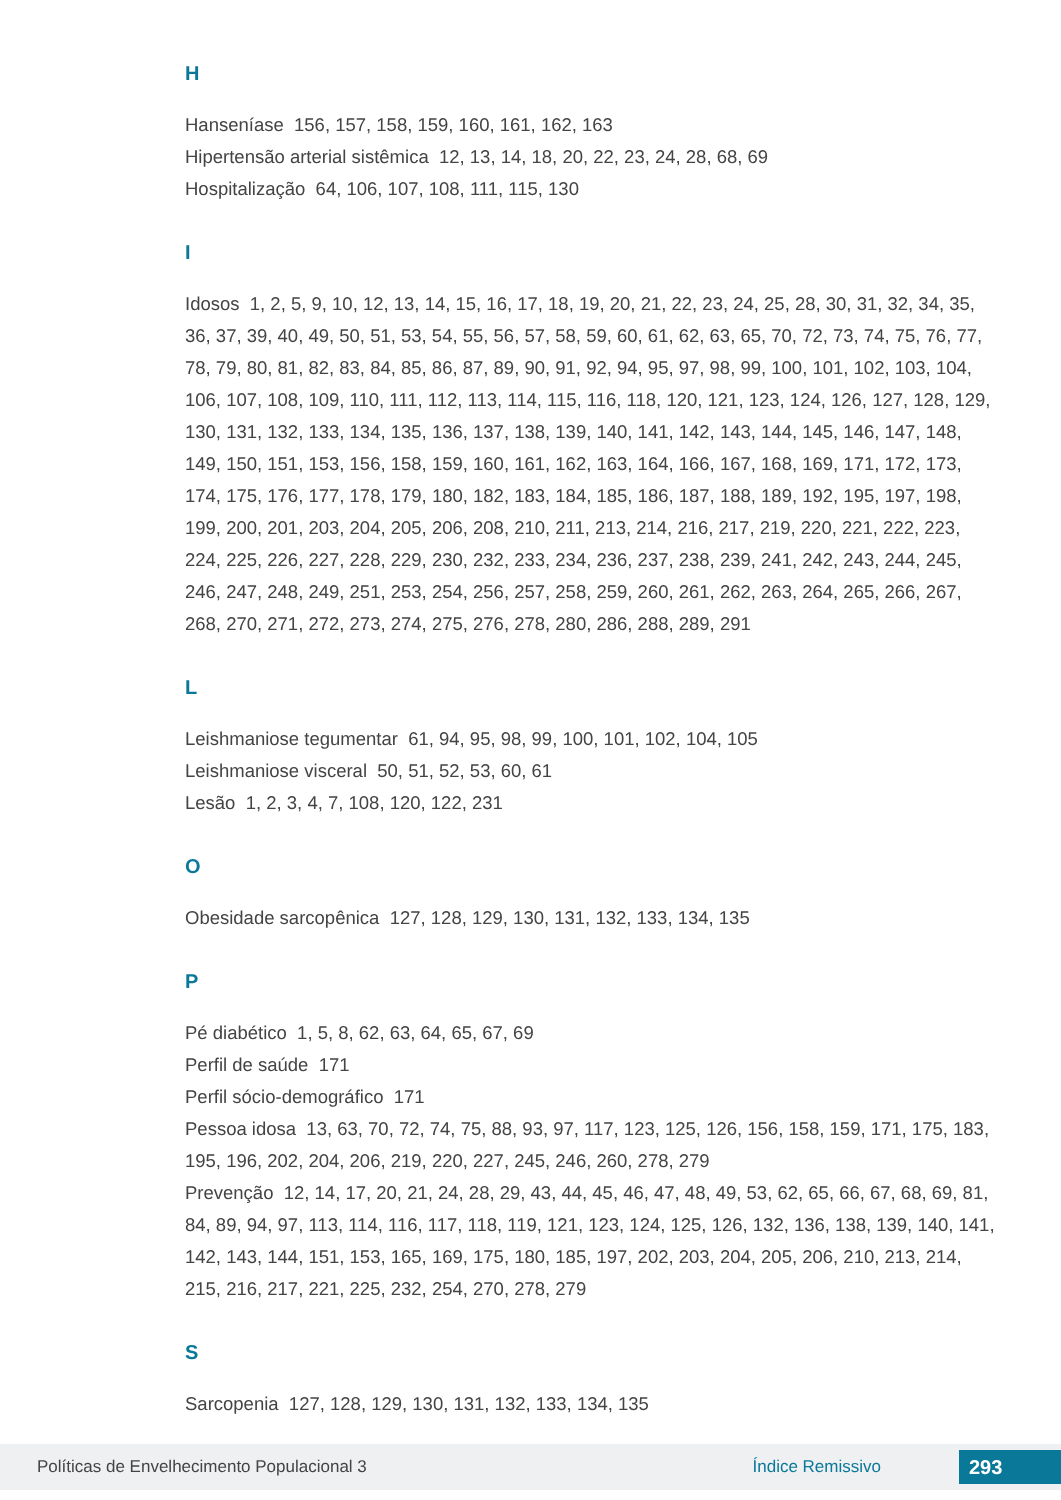H
Hanseníase 156, 157, 158, 159, 160, 161, 162, 163
Hipertensão arterial sistêmica 12, 13, 14, 18, 20, 22, 23, 24, 28, 68, 69
Hospitalização 64, 106, 107, 108, 111, 115, 130
I
Idosos 1, 2, 5, 9, 10, 12, 13, 14, 15, 16, 17, 18, 19, 20, 21, 22, 23, 24, 25, 28, 30, 31, 32, 34, 35, 36, 37, 39, 40, 49, 50, 51, 53, 54, 55, 56, 57, 58, 59, 60, 61, 62, 63, 65, 70, 72, 73, 74, 75, 76, 77, 78, 79, 80, 81, 82, 83, 84, 85, 86, 87, 89, 90, 91, 92, 94, 95, 97, 98, 99, 100, 101, 102, 103, 104, 106, 107, 108, 109, 110, 111, 112, 113, 114, 115, 116, 118, 120, 121, 123, 124, 126, 127, 128, 129, 130, 131, 132, 133, 134, 135, 136, 137, 138, 139, 140, 141, 142, 143, 144, 145, 146, 147, 148, 149, 150, 151, 153, 156, 158, 159, 160, 161, 162, 163, 164, 166, 167, 168, 169, 171, 172, 173, 174, 175, 176, 177, 178, 179, 180, 182, 183, 184, 185, 186, 187, 188, 189, 192, 195, 197, 198, 199, 200, 201, 203, 204, 205, 206, 208, 210, 211, 213, 214, 216, 217, 219, 220, 221, 222, 223, 224, 225, 226, 227, 228, 229, 230, 232, 233, 234, 236, 237, 238, 239, 241, 242, 243, 244, 245, 246, 247, 248, 249, 251, 253, 254, 256, 257, 258, 259, 260, 261, 262, 263, 264, 265, 266, 267, 268, 270, 271, 272, 273, 274, 275, 276, 278, 280, 286, 288, 289, 291
L
Leishmaniose tegumentar 61, 94, 95, 98, 99, 100, 101, 102, 104, 105
Leishmaniose visceral 50, 51, 52, 53, 60, 61
Lesão 1, 2, 3, 4, 7, 108, 120, 122, 231
O
Obesidade sarcopênica 127, 128, 129, 130, 131, 132, 133, 134, 135
P
Pé diabético 1, 5, 8, 62, 63, 64, 65, 67, 69
Perfil de saúde 171
Perfil sócio-demográfico 171
Pessoa idosa 13, 63, 70, 72, 74, 75, 88, 93, 97, 117, 123, 125, 126, 156, 158, 159, 171, 175, 183, 195, 196, 202, 204, 206, 219, 220, 227, 245, 246, 260, 278, 279
Prevenção 12, 14, 17, 20, 21, 24, 28, 29, 43, 44, 45, 46, 47, 48, 49, 53, 62, 65, 66, 67, 68, 69, 81, 84, 89, 94, 97, 113, 114, 116, 117, 118, 119, 121, 123, 124, 125, 126, 132, 136, 138, 139, 140, 141, 142, 143, 144, 151, 153, 165, 169, 175, 180, 185, 197, 202, 203, 204, 205, 206, 210, 213, 214, 215, 216, 217, 221, 225, 232, 254, 270, 278, 279
S
Sarcopenia 127, 128, 129, 130, 131, 132, 133, 134, 135
Políticas de Envelhecimento Populacional 3 Índice Remissivo 293